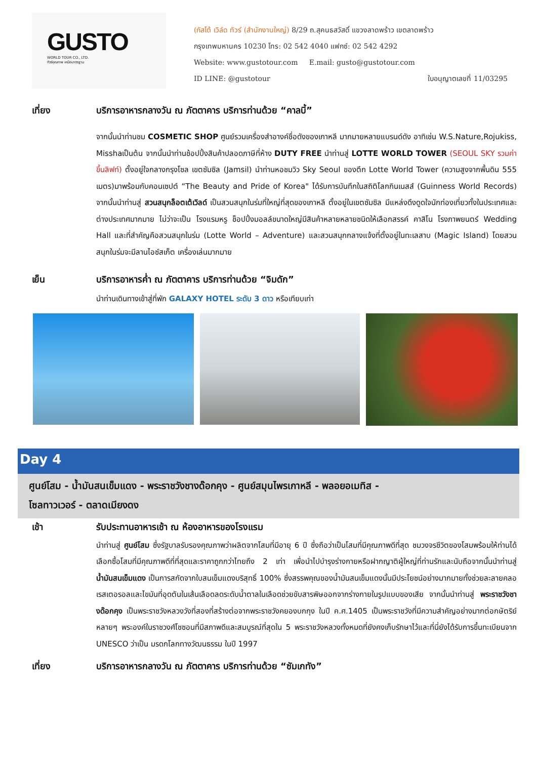GUSTO
WORLD TOUR CO., LTD.
ทัวร์คุณภาพ เหนือมาตรฐาน
(กัสโต้ เวิล์ด ทัวร์ (สำนักงานใหญ่) 8/29 ถ.สุคนธสวัสดิ์ แขวงลาดพร้าว เขตลาดพร้าว
กรุงเทพมหานคร 10230 โทร: 02 542 4040 แฟกซ์: 02 542 4292
Website: www.gustotour.com E.mail: gusto@gustotour.com
ID LINE: @gustotour ใบอนุญาตเลขที่ 11/03295
เที่ยง บริการอาหารกลางวัน ณ ภัตตาคาร บริการท่านด้วย “คาลบี้”
จากนั้นนำท่านชม COSMETIC SHOP ศูนย์รวมเครื่องสำอางค์ชื่อดังของเกาหลี มากมายหลายแบรนด์ดัง อาทิเช่น W.S.Nature,Rojukiss, Misshaเป็นต้น จากนั้นนำท่านช้อปปิ้งสินค้าปลอดภาษีที่ห้าง DUTY FREE นำท่านสู่ LOTTE WORLD TOWER (SEOUL SKY รวมค่าขึ้นลิฟท์) ตั้งอยู่ใจกลางกรุงโซล เขตซัมซิล (Jamsil) นำท่านหอชมวิว Sky Seoul ของตึก Lotte World Tower (ความสูงจากพื้นดิน 555 เมตร)มาพร้อมกับคอนเซปต์ “The Beauty and Pride of Korea" ได้รับการบันทึกในสถิติโลกกินเนสส์ (Guinness World Records) จากนั้นนำท่านสู่ สวนสนุกล็อตเต้เวิลด์ เป็นสวนสนุกในร่มที่ใหญ่ที่สุดของเกาหลี ตั้งอยู่ในเขตซัมซิล มีแหล่งดึงดูดใจนักท่องเที่ยวทั้งในประเทศและต่างประเทศมากมาย ไม่ว่าจะเป็น โรงแรมหรู ช็อปปิ้งมอลล์ขนาดใหญ่มีสินค้าหลายหลายชนิดให้เลือกสรรค์ คาสิโน โรงภาพยนตร์ Wedding Hall และที่สำคัญคือสวนสนุกในร่ม (Lotte World – Adventure) และสวนสนุกกลางแจ้งที่ตั้งอยู่ในทะเลสาบ (Magic Island) โดยสวนสนุกในร่มจะมีลานไอซ์สเก็ต เครื่องเล่นมากมาย
เย็น บริการอาหารค่ำ ณ ภัตตาคาร บริการท่านด้วย “จิมดัก”
นำท่านเดินทางเข้าสู่ที่พัก GALAXY HOTEL ระดับ 3 ดาว หรือเทียบเท่า
Day 4
ศูนย์โสม - น้ำมันสนเข็มแดง - พระราชวังชางด๊อกคุง - ศูนย์สมุนไพรเกาหลี - พลอยอเมทิส -
โซลทาวเวอร์ - ตลาดเมียงดง
เช้า รับประทานอาหารเช้า ณ ห้องอาหารของโรงแรม
นำท่านสู่ ศูนย์โสม ซึ่งรัฐบาลรับรองคุณภาพว่าผลิตจากโสมที่มีอายุ 6 ปี ซึ่งถือว่าเป็นโสมที่มีคุณภาพดีที่สุด ชมวงจรชีวิตของโสมพร้อมให้ท่านได้เลือกซื้อโสมที่มีคุณภาพดีที่ที่สุดและราคาถูกกว่าไทยถึง 2 เท่า เพื่อนำไปบำรุงร่างกายหรือฝากญาติผู้ใหญ่ที่ท่านรักและนับถือจากนั้นนำท่านสู่ น้ำมันสนเข็มแดง เป็นการสกัดจากใบสนเข็มแดงบริสุทธิ์ 100% ซึ่งสรรพคุณของน้ำมันสนเข็มแดงนั้นมีประโยชน์อย่างมากมายทั้งช่วยละลายคลอเรสเตอรอลและไขมันที่อุดตันในเส้นเลือดลดระดับน้ำตาลในเลือดช่วยขับสารพิษออกจากร่างกายในรูปแบบของเสีย จากนั้นนำท่านสู่ พระราชวังชางด๊อกคุง เป็นพระราชวังหลวงวังที่สองที่สร้างต่อจากพระราชวังคยองบกกุง ในปี ค.ศ.1405 เป็นพระราชวังที่มีความสำคัญอย่างมากต่อกษัตริย์หลายๆ พระองค์ในราชวงศ์โชซอนที่มีสภาพดีและสมบูรณ์ที่สุดใน 5 พระราชวังหลวงทั้งหมดที่ยังคงเก็บรักษาไว้และที่นี่ยังได้รับการขึ้นทะเบียนจาก UNESCO ว่าเป็น มรดกโลกทางวัฒนธรรม ในปี 1997
เที่ยง บริการอาหารกลางวัน ณ ภัตตาคาร บริการท่านด้วย “ซัมเกทัง”